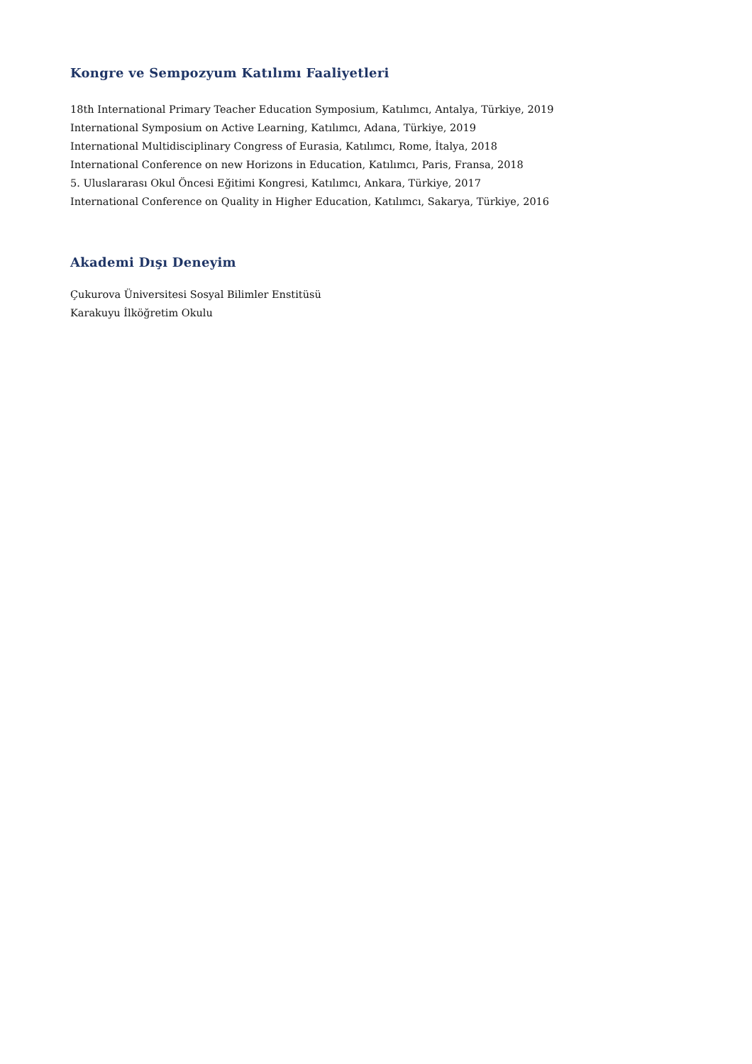Kongre ve Sempozyum Katılımı Faaliyetleri
18th International Primary Teacher Education Symposium, Katılımcı, Antalya, Türkiye, 2019
International Symposium on Active Learning, Katılımcı, Adana, Türkiye, 2019
International Multidisciplinary Congress of Eurasia, Katılımcı, Rome, İtalya, 2018
International Conference on new Horizons in Education, Katılımcı, Paris, Fransa, 2018
5. Uluslararası Okul Öncesi Eğitimi Kongresi, Katılımcı, Ankara, Türkiye, 2017
International Conference on Quality in Higher Education, Katılımcı, Sakarya, Türkiye, 2016
Akademi Dışı Deneyim
Çukurova Üniversitesi Sosyal Bilimler Enstitüsü
Karakuyu İlköğretim Okulu